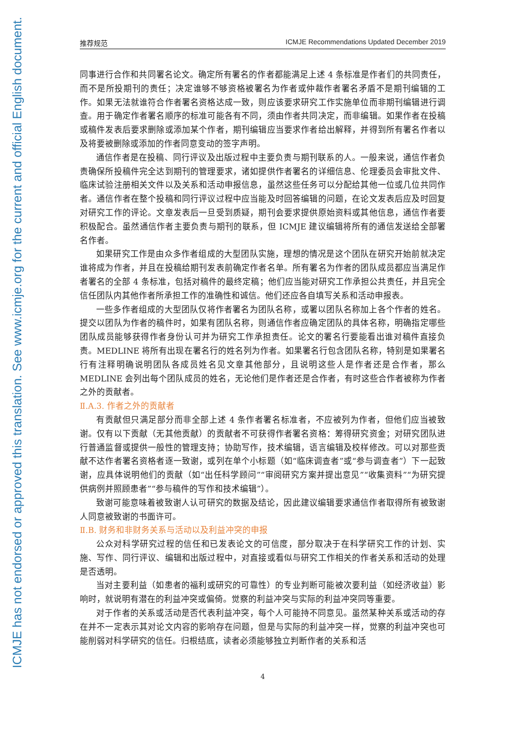ICMJE has not endorsed or approved this translation. See www.icmje.org for the current and official English document.
推荐规范 ICMJE Recommendations Updated December 2019
同事进行合作和共同署名论文。确定所有署名的作者都能满足上述 4 条标准是作者们的共同责任，而不是所投期刊的责任；决定谁够不够资格被署名为作者或仲裁作者署名矛盾不是期刊编辑的工作。如果无法就谁符合作者署名资格达成一致，则应该要求研究工作实施单位而非期刊编辑进行调查。用于确定作者署名顺序的标准可能各有不同，须由作者共同决定，而非编辑。如果作者在投稿或稿件发表后要求删除或添加某个作者，期刊编辑应当要求作者给出解释，并得到所有署名作者以及将要被删除或添加的作者同意变动的签字声明。
通信作者是在投稿、同行评议及出版过程中主要负责与期刊联系的人。一般来说，通信作者负责确保所投稿件完全达到期刊的管理要求，诸如提供作者署名的详细信息、伦理委员会审批文件、临床试验注册相关文件以及关系和活动申报信息，虽然这些任务可以分配给其他一位或几位共同作者。通信作者在整个投稿和同行评议过程中应当能及时回答编辑的问题，在论文发表后应及时回复对研究工作的评论。文章发表后一旦受到质疑，期刊会要求提供原始资料或其他信息，通信作者要积极配合。虽然通信作者主要负责与期刊的联系，但 ICMJE 建议编辑将所有的通信发送给全部署名作者。
如果研究工作是由众多作者组成的大型团队实施，理想的情况是这个团队在研究开始前就决定谁将成为作者，并且在投稿给期刊发表前确定作者名单。所有署名为作者的团队成员都应当满足作者署名的全部 4 条标准，包括对稿件的最终定稿；他们应当能对研究工作承担公共责任，并且完全信任团队内其他作者所承担工作的准确性和诚信。他们还应各自填写关系和活动申报表。
一些多作者组成的大型团队仅将作者署名为团队名称，或署以团队名称加上各个作者的姓名。提交以团队为作者的稿件时，如果有团队名称，则通信作者应确定团队的具体名称，明确指定哪些团队成员能够获得作者身份认可并为研究工作承担责任。论文的署名行要能看出谁对稿件直接负责。MEDLINE 将所有出现在署名行的姓名列为作者。如果署名行包含团队名称，特别是如果署名行有注释明确说明团队各成员姓名见文章其他部分，且说明这些人是作者还是合作者，那么 MEDLINE 会列出每个团队成员的姓名，无论他们是作者还是合作者，有时这些合作者被称为作者之外的贡献者。
Ⅱ.A.3. 作者之外的贡献者
有贡献但只满足部分而非全部上述 4 条作者署名标准者，不应被列为作者，但他们应当被致谢。仅有以下贡献（无其他贡献）的贡献者不可获得作者署名资格：筹得研究资金；对研究团队进行普通监督或提供一般性的管理支持；协助写作，技术编辑，语言编辑及校样修改。可以对那些贡献不达作者署名资格者逐一致谢，或列在单个小标题（如“临床调查者”或“参与调查者”）下一起致谢，应具体说明他们的贡献（如“出任科学顾问”“审阅研究方案并提出意见”“收集资料”“为研究提供病例并照顾患者”“参与稿件的写作和技术编辑”）。
致谢可能意味着被致谢人认可研究的数据及结论，因此建议编辑要求通信作者取得所有被致谢人同意被致谢的书面许可。
Ⅱ.B. 财务和非财务关系与活动以及利益冲突的申报
公众对科学研究过程的信任和已发表论文的可信度，部分取决于在科学研究工作的计划、实施、写作、同行评议、编辑和出版过程中，对直接或看似与研究工作相关的作者关系和活动的处理是否透明。
当对主要利益（如患者的福利或研究的可靠性）的专业判断可能被次要利益（如经济收益）影响时，就说明有潜在的利益冲突或偏倚。觉察的利益冲突与实际的利益冲突同等重要。
对于作者的关系或活动是否代表利益冲突，每个人可能持不同意见。虽然某种关系或活动的存在并不一定表示其对论文内容的影响存在问题，但是与实际的利益冲突一样，觉察的利益冲突也可能削弱对科学研究的信任。归根结底，读者必须能够独立判断作者的关系和活
4